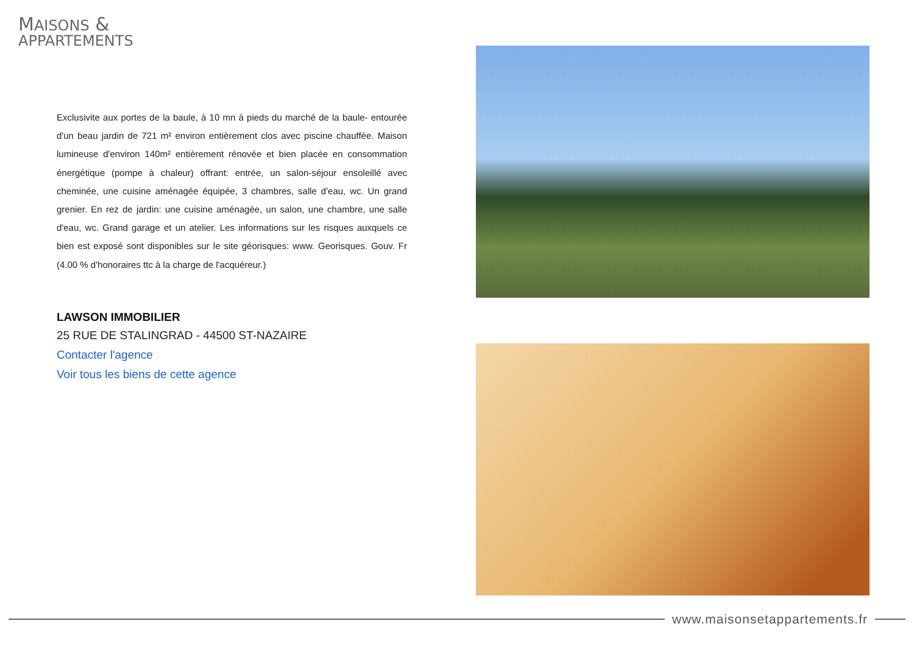MAISONS &
APPARTEMENTS
Exclusivite aux portes de la baule, à 10 mn à pieds du marché de la baule- entourée d'un beau jardin de 721 m² environ entièrement clos avec piscine chauffée. Maison lumineuse d'environ 140m² entièrement rénovée et bien placée en consommation énergétique (pompe à chaleur) offrant: entrée, un salon-séjour ensoleillé avec cheminée, une cuisine aménagée équipée, 3 chambres, salle d'eau, wc. Un grand grenier. En rez de jardin: une cuisine aménagée, un salon, une chambre, une salle d'eau, wc. Grand garage et un atelier. Les informations sur les risques auxquels ce bien est exposé sont disponibles sur le site géorisques: www. Georisques. Gouv. Fr (4.00 % d'honoraires ttc à la charge de l'acquéreur.)
LAWSON IMMOBILIER
25 RUE DE STALINGRAD - 44500 ST-NAZAIRE
Contacter l'agence
Voir tous les biens de cette agence
www.maisonsetappartements.fr